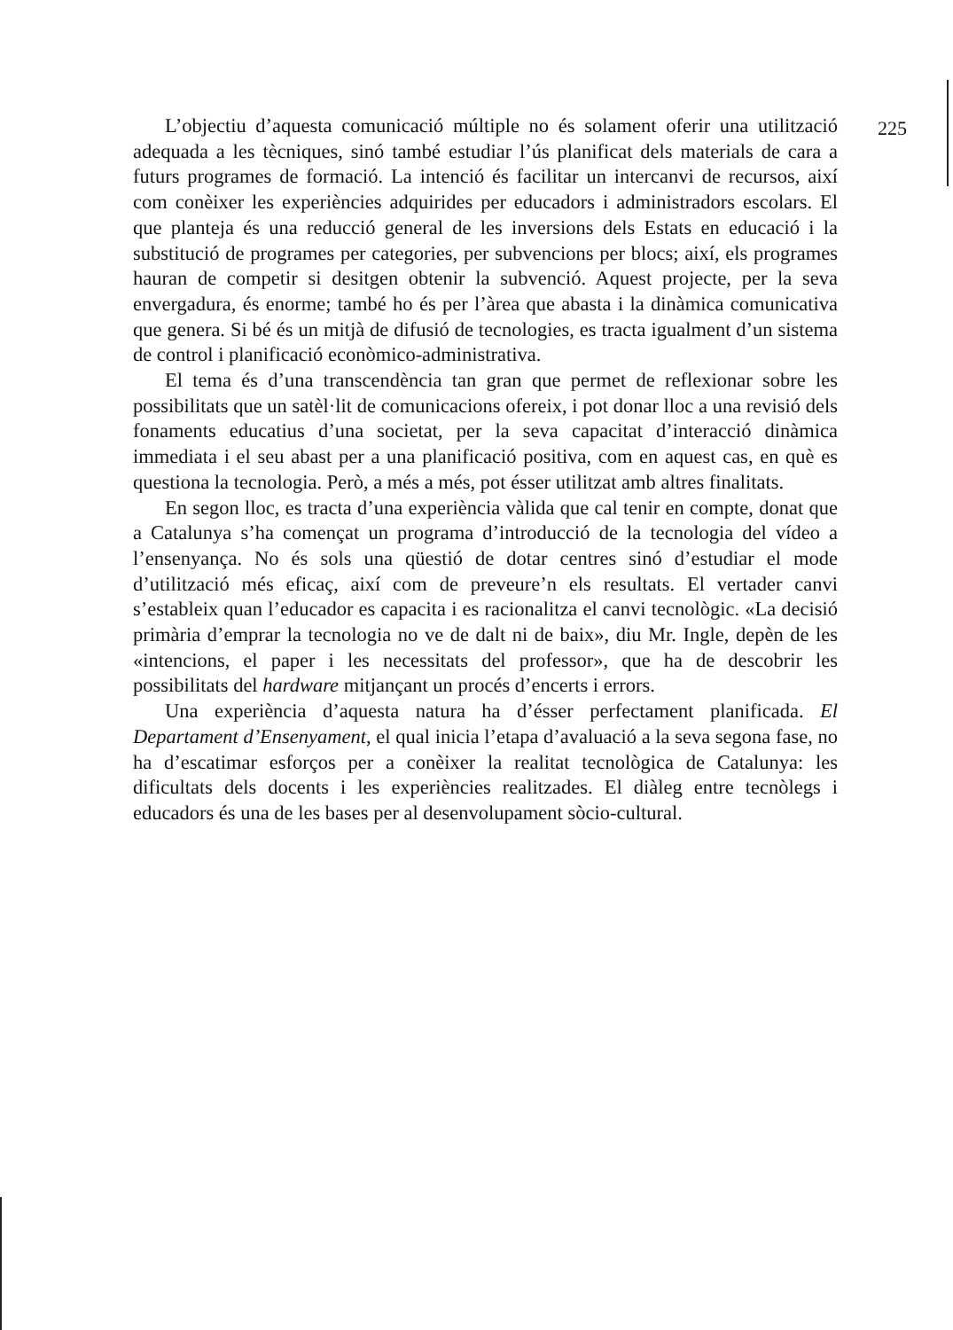225
L’objectiu d’aquesta comunicació múltiple no és solament oferir una utilització adequada a les tècniques, sinó també estudiar l’ús planificat dels materials de cara a futurs programes de formació. La intenció és facilitar un intercanvi de recursos, així com conèixer les experiències adquirides per educadors i administradors escolars. El que planteja és una reducció general de les inversions dels Estats en educació i la substitució de programes per categories, per subvencions per blocs; així, els programes hauran de competir si desitgen obtenir la subvenció. Aquest projecte, per la seva envergadura, és enorme; també ho és per l’àrea que abasta i la dinàmica comunicativa que genera. Si bé és un mitjà de difusió de tecnologies, es tracta igualment d’un sistema de control i planificació econòmico-adminis­trativa.
El tema és d’una transcendència tan gran que permet de reflexionar sobre les possibilitats que un satèl·lit de comunicacions ofereix, i pot donar lloc a una revisió dels fonaments educatius d’una societat, per la seva capacitat d’interacció dinàmica immediata i el seu abast per a una planificació positiva, com en aquest cas, en què es questiona la tecnologia. Però, a més a més, pot ésser utilitzat amb altres finalitats.
En segon lloc, es tracta d’una experiència vàlida que cal tenir en compte, donat que a Catalunya s’ha començat un programa d’introducció de la tecnologia del vídeo a l’ensenyança. No és sols una qüestió de dotar centres sinó d’estudiar el mode d’utilització més eficaç, així com de preveure’n els resultats. El vertader canvi s’estableix quan l’educador es capacita i es racionalitza el canvi tecnològic. «La decisió primària d’emprar la tecnologia no ve de dalt ni de baix», diu Mr. Ingle, depèn de les «intencions, el paper i les necessitats del professor», que ha de descobrir les possibilitats del hardware mitjançant un procés d’encerts i errors.
Una experiència d’aquesta natura ha d’ésser perfectament planificada. El Departament d’Ensenyament, el qual inicia l’etapa d’avaluació a la seva segona fase, no ha d’escatimar esforços per a conèixer la realitat tecnològica de Catalunya: les dificultats dels docents i les experiències realitzades. El diàleg entre tecnòlegs i educadors és una de les bases per al desenvolupa­ment sòcio-cultural.